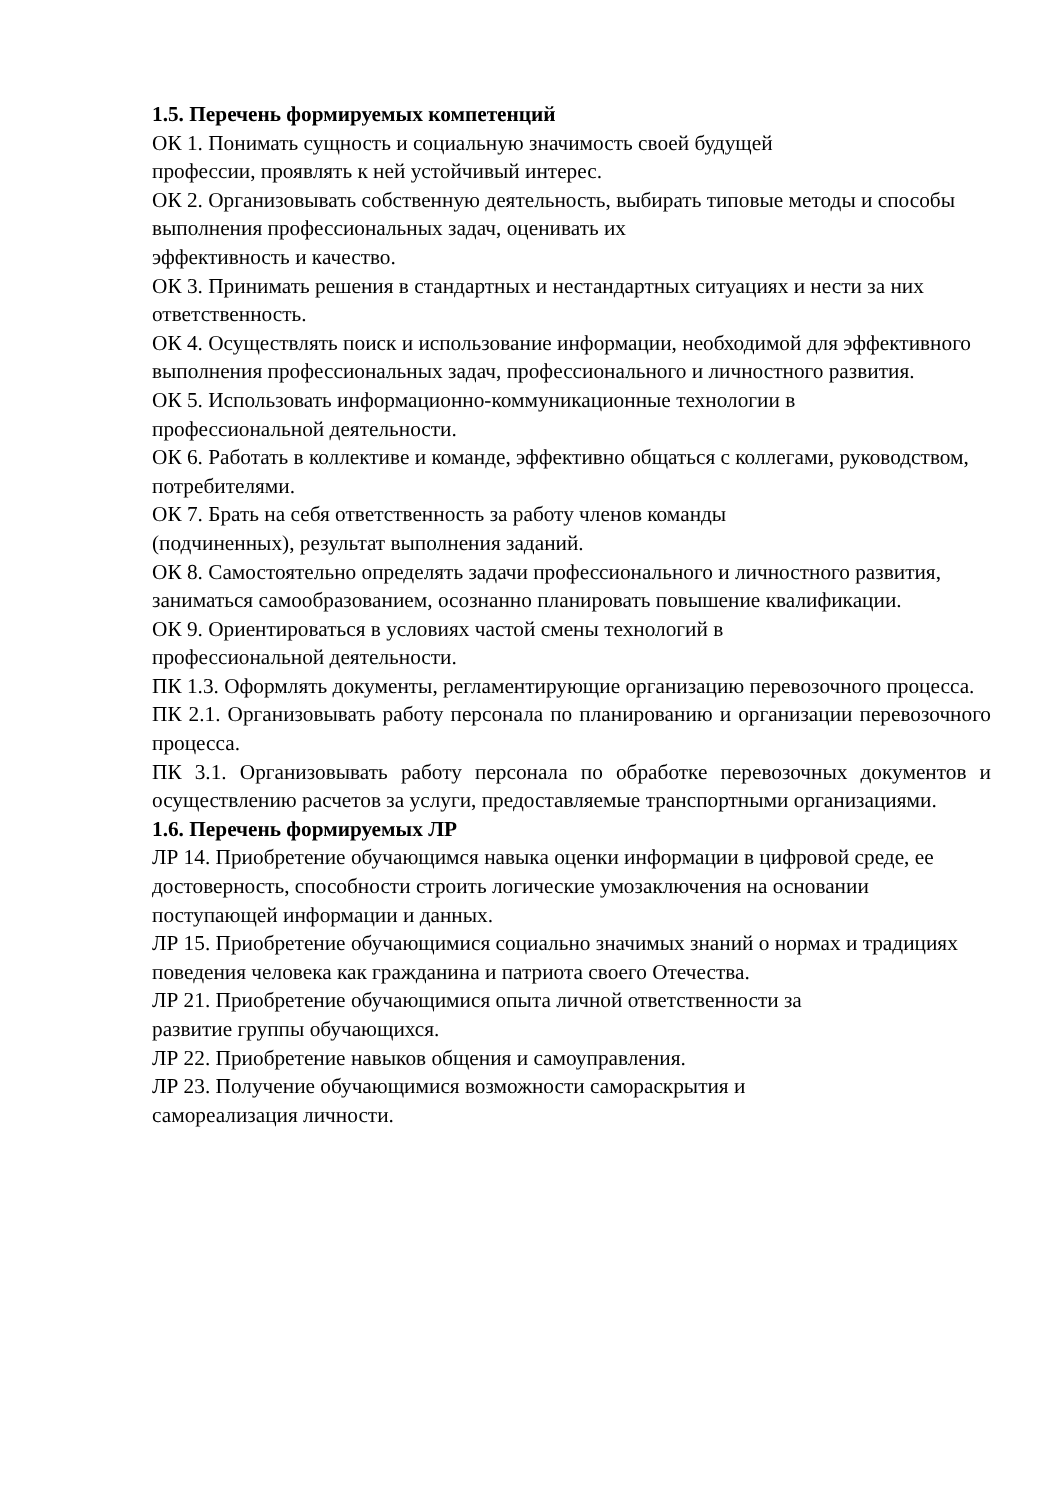1.5. Перечень формируемых компетенций
ОК 1. Понимать сущность и социальную значимость своей будущей
профессии, проявлять к ней устойчивый интерес.
ОК 2. Организовывать собственную деятельность, выбирать типовые методы и способы выполнения профессиональных задач, оценивать их
эффективность и качество.
ОК 3. Принимать решения в стандартных и нестандартных ситуациях и нести за них ответственность.
ОК 4. Осуществлять поиск и использование информации, необходимой для эффективного выполнения профессиональных задач, профессионального и личностного развития.
ОК 5. Использовать информационно-коммуникационные технологии в
профессиональной деятельности.
ОК 6. Работать в коллективе и команде, эффективно общаться с коллегами, руководством, потребителями.
ОК 7. Брать на себя ответственность за работу членов команды
(подчиненных), результат выполнения заданий.
ОК 8. Самостоятельно определять задачи профессионального и личностного развития, заниматься самообразованием, осознанно планировать повышение квалификации.
ОК 9. Ориентироваться в условиях частой смены технологий в
профессиональной деятельности.
ПК 1.3. Оформлять документы, регламентирующие организацию перевозочного процесса.
ПК 2.1. Организовывать работу персонала по планированию и организации перевозочного процесса.
ПК 3.1. Организовывать работу персонала по обработке перевозочных документов и осуществлению расчетов за услуги, предоставляемые транспортными организациями.
1.6. Перечень формируемых ЛР
ЛР 14. Приобретение обучающимся навыка оценки информации в цифровой среде, ее достоверность, способности строить логические умозаключения на основании поступающей информации и данных.
ЛР 15. Приобретение обучающимися социально значимых знаний о нормах и традициях поведения человека как гражданина и патриота своего Отечества.
ЛР 21. Приобретение обучающимися опыта личной ответственности за
развитие группы обучающихся.
ЛР 22. Приобретение навыков общения и самоуправления.
ЛР 23. Получение обучающимися возможности самораскрытия и
самореализация личности.